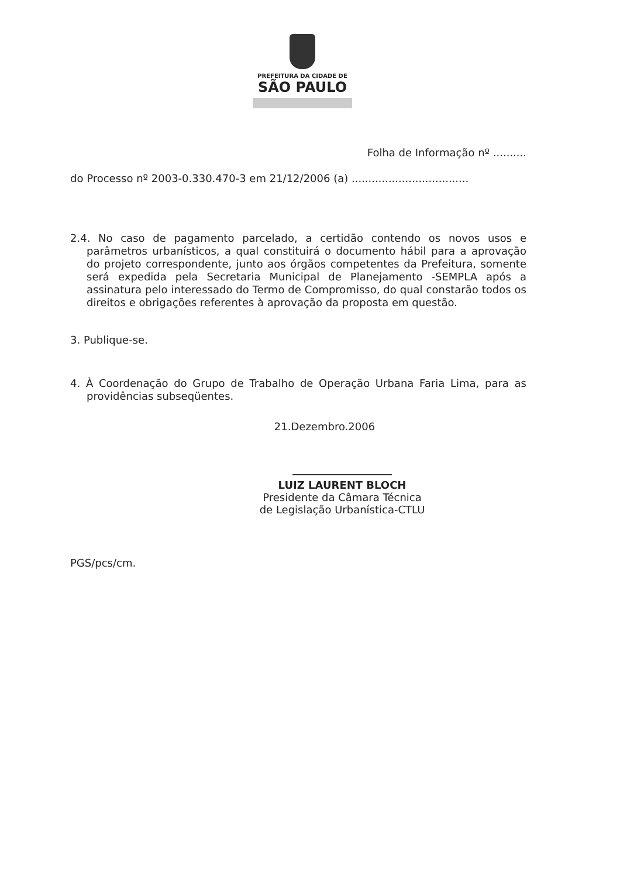PREFEITURA DA CIDADE DE
SÃO PAULO
Folha de Informação nº ..........
do Processo nº 2003-0.330.470-3 em 21/12/2006 (a) ...................................
2.4. No caso de pagamento parcelado, a certidão contendo os novos usos e parâmetros urbanísticos, a qual constituirá o documento hábil para a aprovação do projeto correspondente, junto aos órgãos competentes da Prefeitura, somente será expedida pela Secretaria Municipal de Planejamento -SEMPLA após a assinatura pelo interessado do Termo de Compromisso, do qual constarão todos os direitos e obrigações referentes à aprovação da proposta em questão.
3. Publique-se.
4. À Coordenação do Grupo de Trabalho de Operação Urbana Faria Lima, para as providências subseqüentes.
21.Dezembro.2006
LUIZ LAURENT BLOCH
Presidente da Câmara Técnica
de Legislação Urbanística-CTLU
PGS/pcs/cm.